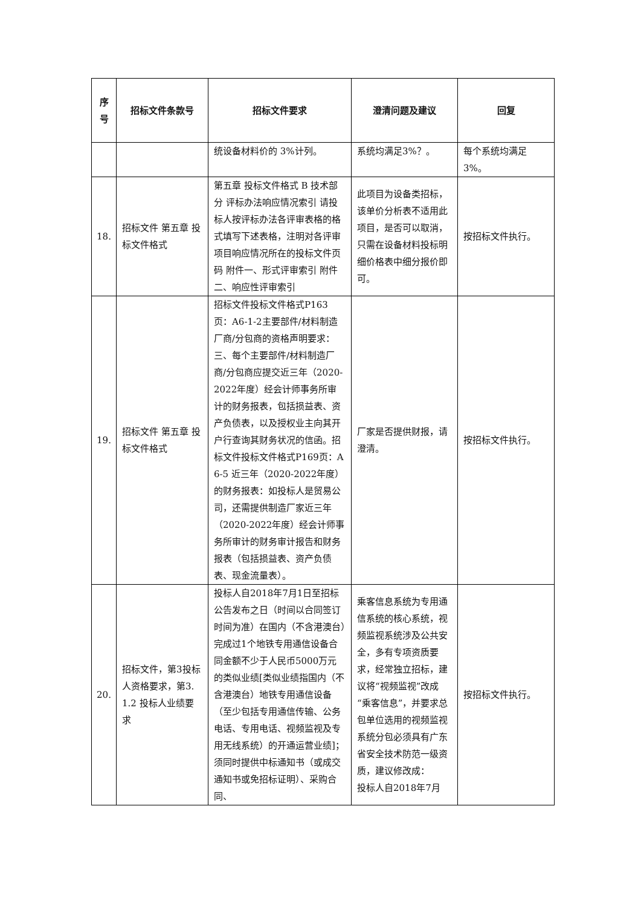| 序 号 | 招标文件条款号 | 招标文件要求 | 澄清问题及建议 | 回复 |
| --- | --- | --- | --- | --- |
| | | 统设备材料价的 3%计列。 | 系统均满足3%？。 | 每个系统均满足3%。 |
| 18. | 招标文件 第五章 投标文件格式 | 第五章 投标文件格式 B 技术部分 评标办法响应情况索引 请投标人按评标办法各评审表格的格式填写下述表格，注明对各评审项目响应情况所在的投标文件页码 附件一、形式评审索引 附件二、响应性评审索引 | 此项目为设备类招标，该单价分析表不适用此项目，是否可以取消，只需在设备材料投标明细价格表中细分报价即可。 | 按招标文件执行。 |
| 19. | 招标文件 第五章 投标文件格式 | 招标文件投标文件格式P163页：A6-1-2主要部件/材料制造厂商/分包商的资格声明要求：三、每个主要部件/材料制造厂商/分包商应提交近三年（2020-2022年度）经会计师事务所审计的财务报表，包括损益表、资产负债表，以及授权业主向其开户行查询其财务状况的信函。招标文件投标文件格式P169页：A6-5 近三年（2020-2022年度）的财务报表：如投标人是贸易公司，还需提供制造厂家近三年（2020-2022年度）经会计师事务所审计的财务审计报告和财务报表（包括损益表、资产负债表、现金流量表）。 | 厂家是否提供财报，请澄清。 | 按招标文件执行。 |
| 20. | 招标文件，第3投标人资格要求，第3.1.2 投标人业绩要求 | 投标人自2018年7月1日至招标公告发布之日（时间以合同签订时间为准）在国内（不含港澳台）完成过1个地铁专用通信设备合同金额不少于人民币5000万元的类似业绩[类似业绩指国内（不含港澳台）地铁专用通信设备（至少包括专用通信传输、公务电话、专用电话、视频监视及专用无线系统）的开通运营业绩]；须同时提供中标通知书（或成交通知书或免招标证明）、采购合同、 | 乘客信息系统为专用通信系统的核心系统，视频监视系统涉及公共安全，多有专项资质要求，经常独立招标，建议将“视频监视”改成“乘客信息”，并要求总包单位选用的视频监视系统分包必须具有广东省安全技术防范一级资质，建议修改成： 投标人自2018年7月 | 按招标文件执行。 |